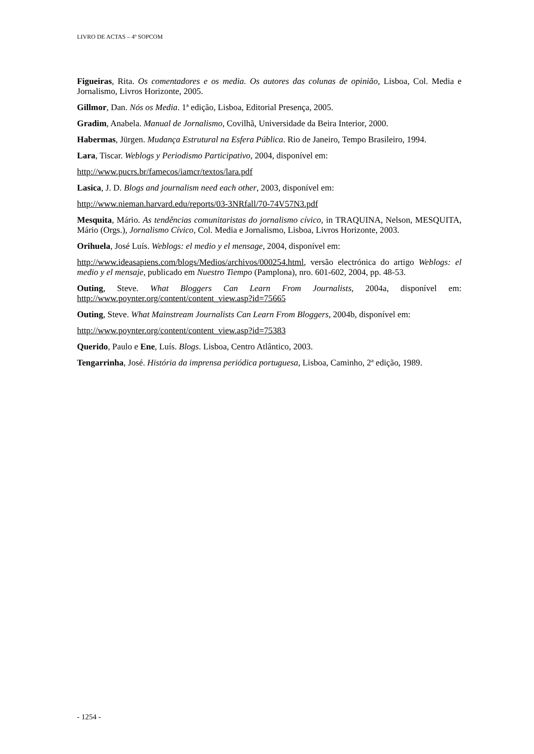LIVRO DE ACTAS – 4º SOPCOM
Figueiras, Rita. Os comentadores e os media. Os autores das colunas de opinião, Lisboa, Col. Media e Jornalismo, Livros Horizonte, 2005.
Gillmor, Dan. Nós os Media. 1ª edição, Lisboa, Editorial Presença, 2005.
Gradim, Anabela. Manual de Jornalismo, Covilhã, Universidade da Beira Interior, 2000.
Habermas, Jürgen. Mudança Estrutural na Esfera Pública. Rio de Janeiro, Tempo Brasileiro, 1994.
Lara, Tiscar. Weblogs y Periodismo Participativo, 2004, disponível em:
http://www.pucrs.br/famecos/iamcr/textos/lara.pdf
Lasica, J. D. Blogs and journalism need each other, 2003, disponível em:
http://www.nieman.harvard.edu/reports/03-3NRfall/70-74V57N3.pdf
Mesquita, Mário. As tendências comunitaristas do jornalismo cívico, in TRAQUINA, Nelson, MESQUITA, Mário (Orgs.), Jornalismo Cívico, Col. Media e Jornalismo, Lisboa, Livros Horizonte, 2003.
Orihuela, José Luís. Weblogs: el medio y el mensage, 2004, disponível em:
http://www.ideasapiens.com/blogs/Medios/archivos/000254.html, versão electrónica do artigo Weblogs: el medio y el mensaje, publicado em Nuestro Tiempo (Pamplona), nro. 601-602, 2004, pp. 48-53.
Outing, Steve. What Bloggers Can Learn From Journalists, 2004a, disponível em: http://www.poynter.org/content/content_view.asp?id=75665
Outing, Steve. What Mainstream Journalists Can Learn From Bloggers, 2004b, disponível em:
http://www.poynter.org/content/content_view.asp?id=75383
Querido, Paulo e Ene, Luís. Blogs. Lisboa, Centro Atlântico, 2003.
Tengarrinha, José. História da imprensa periódica portuguesa, Lisboa, Caminho, 2ª edição, 1989.
- 1254 -